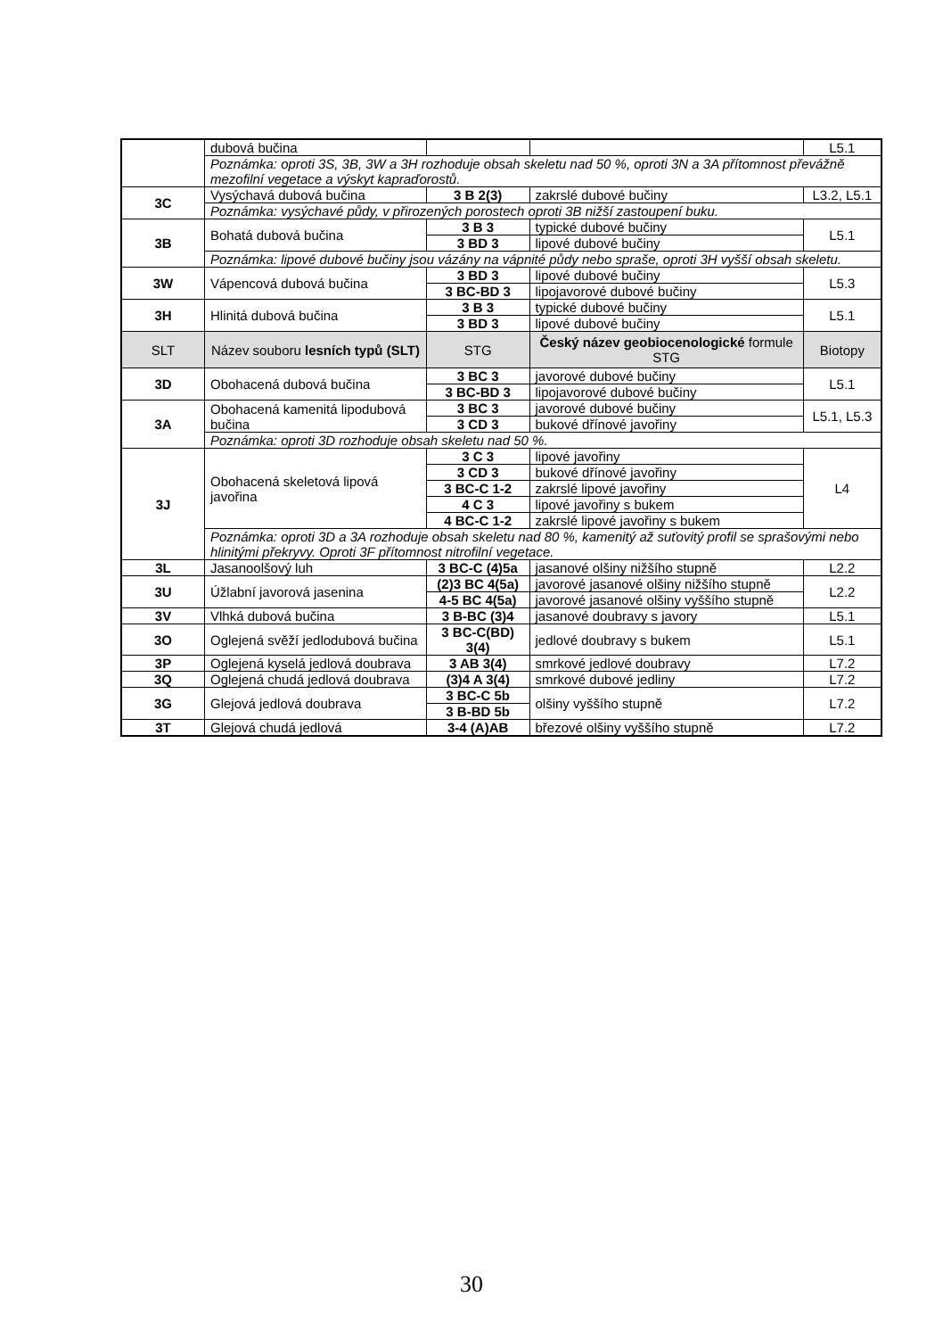| | dubová bučina | | | L5.1 |
| | Poznámka: oproti 3S, 3B, 3W a 3H rozhoduje obsah skeletu nad 50 %, oproti 3N a 3A přítomnost převážně mezofilní vegetace a výskyt kapraďorostů. | | | |
| 3C | Vysýchavá dubová bučina | 3 B 2(3) | zakrslé dubové bučiny | L3.2, L5.1 |
| | Poznámka: vysýchavé půdy, v přirozených porostech oproti 3B nižší zastoupení buku. | | | |
| 3B | Bohatá dubová bučina | 3 B 3 | typické dubové bučiny | L5.1 |
| | | 3 BD 3 | lipové dubové bučiny | |
| | Poznámka: lipové dubové bučiny jsou vázány na vápnité půdy nebo spraše, oproti 3H vyšší obsah skeletu. | | | |
| 3W | Vápencová dubová bučina | 3 BD 3 | lipové dubové bučiny | L5.3 |
| | | 3 BC-BD 3 | lipojavorové dubové bučiny | |
| 3H | Hlinitá dubová bučina | 3 B 3 | typické dubové bučiny | L5.1 |
| | | 3 BD 3 | lipové dubové bučiny | |
| SLT | Název souboru lesních typů (SLT) | STG | Český název geobiocenologické formule STG | Biotopy |
| 3D | Obohacená dubová bučina | 3 BC 3 | javorové dubové bučiny | L5.1 |
| | | 3 BC-BD 3 | lipojavorové dubové bučiny | |
| 3A | Obohacená kamenitá lipodubová bučina | 3 BC 3 | javorové dubové bučiny | L5.1, L5.3 |
| | | 3 CD 3 | bukové dřínové javořiny | |
| | Poznámka: oproti 3D rozhoduje obsah skeletu nad 50 %. | | | |
| 3J | Obohacená skeletová lipová javořina | 3 C 3 | lipové javořiny | L4 |
| | | 3 CD 3 | bukové dřínové javořiny | |
| | | 3 BC-C 1-2 | zakrslé lipové javořiny | |
| | | 4 C 3 | lipové javořiny s bukem | |
| | | 4 BC-C 1-2 | zakrslé lipové javořiny s bukem | |
| | Poznámka: oproti 3D a 3A rozhoduje obsah skeletu nad 80 %, kamenitý až suťovitý profil se sprašovými nebo hlinitými překryvy. Oproti 3F přítomnost nitrofilní vegetace. | | | |
| 3L | Jasanoolšový luh | 3 BC-C (4)5a | jasanové olšiny nižšího stupně | L2.2 |
| 3U | Úžlabní javorová jasenina | (2)3 BC 4(5a) | javorové jasanové olšiny nižšího stupně | L2.2 |
| | | 4-5 BC 4(5a) | javorové jasanové olšiny vyššího stupně | |
| 3V | Vlhká dubová bučina | 3 B-BC (3)4 | jasanové doubravy s javory | L5.1 |
| 3O | Oglejená svěží jedlodubová bučina | 3 BC-C(BD) 3(4) | jedlové doubravy s bukem | L5.1 |
| 3P | Oglejená kyselá jedlová doubrava | 3 AB 3(4) | smrkové jedlové doubravy | L7.2 |
| 3Q | Oglejená chudá jedlová doubrava | (3)4 A 3(4) | smrkové dubové jedliny | L7.2 |
| 3G | Glejová jedlová doubrava | 3 BC-C 5b | olšiny vyššího stupně | L7.2 |
| | | 3 B-BD 5b | | |
| 3T | Glejová chudá jedlová | 3-4 (A)AB | březové olšiny vyššího stupně | L7.2 |
30